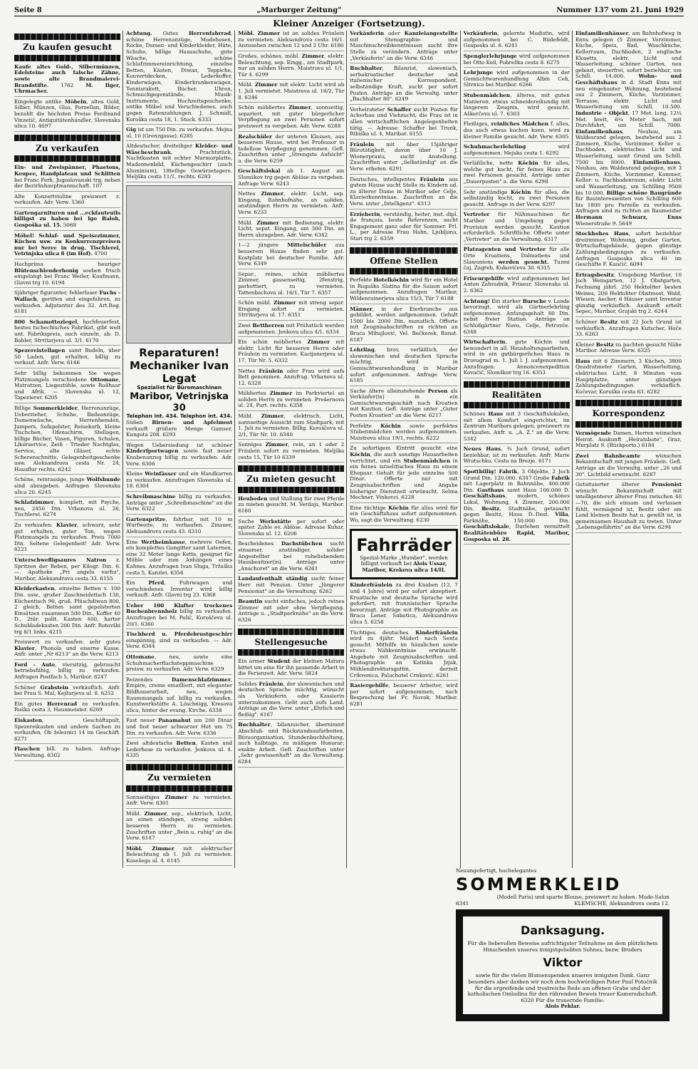Seite 8 „Marburger Zeitung" Nummer 137 vom 21. Juni 1929
Kleiner Anzeiger (Fortsetzung).
Zu kaufen gesucht
Kaufe altes Gold-, Silbermünzen, Edelsteine auch falsche Zähne, sowie alte Brandmalerei-Brandstifte. 1762 M. Ilger, Uhrmacher.
Eingelegte antike Möbeln, altes Gold, Silber, Münzen, Glas, Porzellan, Bilder, bezahlt die höchsten Preise Ferdinand Vinzetič, Antiquitätenhändler, Slovenska ulica 10. 4697
Zu verkaufen
Ein- und Zweispänner, Phaetons, Koupee, Handplateau und Schlitten bei Franc Ferk, Jugoslovanski trg, neben der Bezirkshauptmannschaft. 107
Alte Konzertvioline preiswert z. verkaufen. Adr. Verw. 5360
Gartengarnituren und ...eckfauteuils billigst zu haben bei Igo Baloh, Gospoška ul. 15. 5068
Möbel! Schlaf- und Speisezimmer, Küchen usw. zu Konkurrenzpreisen nur bei Serec in drug. Tischlerei, Vetrinjska ulica 8 (im Hof). 4700
Hochprima heuriger Blütenschleuderhonig soeben frisch eingelangt bei Franc Weiler, Kaufmann, Glavni trg 10. 6194
Sjähriger figuranter, fehlerloser Fuchs - Wallach, geritten und eingefahren, zu verkaufen. Adjutantur des 32. Art.Reg. 6181
800 Schamottoziegel, hochfeuerfest, bestes tschechisches Fabrikat, gibt weit unt. Fabrikspreis, auch einzeln, ab: D. Babler, Strritarjeva ul. 3/1. 6170
Spezereistellagen samt Budeln, über 50 Laden, gut erhalten, billig zu verkauf. Anfr. Verw. 6166
Sehr billig bekommen Sie wegen Platzmangels verschiedene Ottomane, Matratzen, Liegestühle, sowie Roßhaar und Afrik. — Slovenska ul. 12, Tapezierer. 6205
Billige Sommerkleider, Herrenanzüge, Ueberzieher, Schuhe, Badeanzüge, Damenwäsche, Herrenhemden, Jumpers, Sofapolster, Reisekorb, kleine Tischchen, Ofenschirm, Stellagen, billige Bücher, Vasen, Figuren, Schalen, Likörservice, Zeiß - Trieder Nachtglas, Service, alte Gläser, echte Scherenschnitte, Gelegenheitgeschenke usw. Aleksandrova cesta Nr. 24, Hausflur rechts. 6242
Schöne, reinrassige, junge Wolfshunde sind abzugeben. Anfragen Slovenska ulica 20. 6245
Schlafzimmer, komplett, mit Psyche, neu, 2450 Din. Vrbanova ul. 26, Tischlerei. 6274
Zu verkaufen: Klavier, schwarz, sehr gut erhalten, guter Ton, wegen Platzmangels zu verkaufen. Preis 7000 Din. Seltene Gelegenheit! Adr. Verw. 6221
Unterschwefligsaures Natron z. Spritzen der Reben, per Kilogr. Din. 6.—. Apotheke „Pri angelu varhu", Maribor, Aleksandrova cesta 33. 6155
Kleiderkasten, einzelne Betten v. 100 Din. usw., großer Zuschneidetisch 130, Küchentisch 90, groß. Plüschdiwan 800, 2 gleich, Betten samt gepolsterten Einsätzen zusammen 500 Din., Koffer 40 D., 2tür. polit. Kasten 400, harter Schubladekasten 200 Din. Anfr. Rotovški trg 8/1 links. 6215
Preiswert zu verkaufen: sehr gutes Klavier, Phonola und eiserne Kasse. Anfr. unter „Nr 6213" an die Verw. 6213
Ford - Auto, viersitzig, gebraucht betriebsfähig, billig zu verkaufen. Anfragen Postfach 5, Maribor. 6247
Schöner Grabstein verkäuflich. Anfr. bei Frau S. Mal, Kejžarjeva ul. 8. 6252
Ein gutes Herrenrad zu verkaufen. Ruška cesta 3, Hausmeister. 6269
Eiskasten, Geschäftspult, Spezereikasten und andere Sachen zu verkaufen. Ob železnici 14 im Geschäft. 6271
Flaschen bill. zu haben. Anfrage Verwaltung. 6302
Achtung. Gutes Herrenfahrrad, schöne Herrenanzüge, Modehosen, Röcke, Damen- und Kinderkleider, Hüte, Schuhe, billige Hausschuhe, gute Wäsche, schöne Schlafzimmereinrichtung, einzelne Betten, Kästen, Diwan, Teppiche, Kouvertdecken, Lederkoffer, Kinderwägen, Kinderkrankenwägen, Tennisrakett, Bücher, Uhren, Schmuckgegenstände, Musik-Instrumente, Hochzeitsgeschenke, antike Möbel und Verschiedenes, auch gegen Ratenzahlungen. J. Schmidl, Koroška cesta 18, 1. Stock. 6333
Gig ist um 750 Din. zu verkaufen. Mejna ul. 10 (Grenzgasse). 6285
Altdeutscher, dreiteiliger Kleider- und Wäscheschrank, Prachtstück, Nachtkasten mit echter Marmorplatte, Madonnenbild, Küchengeschirr (auch Aluminium), 18teilige Gewürzetagere. Meljška cesta 11/1, rechts. 6283
Reparaturen!
Mechaniker Ivan Legat
Spezialist für Büromaschinen
Maribor, Vetrinjska 30
Telephon int. 434. Telephon int. 434.
Süßen Birnen- und Apfelmost verkauft größere Menge Gamser, Kungota 208. 6293
Wegen Uebersiedung ist schöner Kinderfportwagen sowie fast neuer Knabenanzug billig zu verkaufen. Adr. Verw. 6306
Kleine Weinfässer und ein Handkarren zu verkaufen. Anzufragen Slovenska ul. 18. 6304
Schreibmaschine billig zu verkaufen. Anträge unter „Schreibmaschine" an die Verw. 6322
Gartenspritze, fahrbar, mit 10 m Wurfweite, zu verkaufen. Zinauer, Aleksandrova cesta 43. 6310
Eine Wertheimkasse, mehrere Oefen, ein komplettes Gangitter samt Laternen, eine 32 Meter lange Kette, geeignet für Mühle oder zum Anhängen eines Kahnes. Anzufragen Ivan Sluga, Tržaška cesta 5, Kanzlei. 6356
Ein Pferd, Fuhrwagen und verschiedenes Inventar wird billig verkauft. Anfr. Glavni trg 23. 6368
Ueber 100 Klafter trockenes Buchenbrennholz billig zu verkaufen. Anzufragen bei M. Polič, Koroščeva ul. 20/1. 6360
Tischherd u. Pferdebrustgeschirr einspännig, sind zu verkaufen. — Adr. Verw. 6344
Ottomane, neu, sowie eine Schuhmacherflachsteppmaschine preisw. zu verkaufen. Adr. Verw. 6329
Reizendes Damenschlafzimmer, Empire, creme emailliert, mit eleganter Bildhauerarbeit, neu, wegen Raummangels sof. billig zu verkaufen. Kunstwerkstätte A. Löschnigg, Kresova ulica, hinter der evang. Kirche. 6338
Fast neuer Panamahut um 200 Dinar und fast neuer schwarzer Hut um 75 Din. zu verkaufen. Adr. Verw. 6336
Zwei altdeutsche Betten, Kasten und Lederhose zu verkaufen. Jenkova ul. 4. 6335
Zu vermieten
Sonnseitiges Zimmer zu vermieten. Anfr. Verw. 6301
Möbl. Zimmer, sep., elektrisch, Licht, an einen ständigen, streng soliden besseren Herrn zu vermieten. Zuschriften unter „Rein u. ruhig" an die Verw. 6147
Möbl. Zimmer mit elektrischer Beleuchtung ab 1. Juli zu vermieten. Kosešega ul. 4. 6145
Möbl. Zimmer ist an solides Fräulein zu vermieten. Aleksandrova cesta 16/1. Anzusehen zwischen 12 und 2 Uhr. 6180
Großes, schönes, möbl. Zimmer, elektr. Beleuchtung, sep. Eingg., am Stadtpark, nur an soliden Herrn. Maistrova ul. 1/1, Tür 4. 6299
Möbl. Zimmer mit elektr. Licht wird ab 1. Juli vermietet. Maistrova ul. 16/2, Tür 8. 6246
Schön möbliertes Zimmer, sonnseitig, separiert, mit guter bürgerlicher Verpflegung an zwei Personen sofort preiswert zu vergeben. Adr. Verw. 6288
Realschüler der unteren Klassen, aus besserem Hause, wird bei Professor in tadellose Verpflegung genommen. Gefl. Zuschriften unter „Strengste Aufsicht" a. die Verw. 6259
Geschäftslokal ab 1. August am Slomškov trg gegen Ablöse zu vergeben. Anfrage Verw. 6243
Nettes Zimmer, elektr. Licht, sep. Eingang, Bahnhofnähe, an soliden, anständigen Herrn zu vermieten. Anfr. Verw. 6233
Möbl. Zimmer mit Bedienung, elektr. Licht, sepat. Eingang, um 300 Din. an Herrn abzugeben. Adr. Verw. 6342
1—2 jüngere Mittelschüler aus besserem Hause finden sehr gut. Kostplatz bei deutscher Familie. Adr. Verw. 6349
Separ., reines, schön möbliertes Zimmer, gassenseitig, 2fenstrig, parkettiert, zu vermieten. Tattenbachova ul. 16/1, Tür 7. 6357
Schön möbl. Zimmer mit streng separ. Eingang sofort zu vermieten. Strritarjeva ul. 17. 6351
Zwei Bettherren mit Frühstück werden aufgenommen. Jenkova ulica 4/1. 6334
Ein schön möbliertes Zimmer mit elektr. Licht für besseren Herrn oder Fräulein zu vermieten. Kacijanerjeva ul. 17, Tür Nr. 5. 6332
Nettes Fräulein oder Frau wird aufs Bett genommen. Anzufrag. Vrbanova ul. 12. 6328
Möbliertes Zimmer im Parkviertel an soliden Herrn zu vermieten. Prešernova ul. 24, Part. rechts. 6358
Möbl. Zimmer, elektrisch. Licht, sonnseitige Aussicht zum Stadtpark, mit 1. Juli zu vermieten. Billig. Koroščeva ul. 2/1, Tür Nr. 10. 6340
Sonniges Zimmer, rein, an 1 oder 2 Fräulein sofort zu vermieten. Meljška cesta 15, Tür 10 6339
Zu mieten gesucht
Heuboden und Stallung für zwei Pferde zu mieten gesucht. M. Verdajs, Maribor. 6160
Suche Werkstätte per sofort oder später. Zahle ev. Ablöse. Adresse Kuhar, Slovenska ul. 12. 6206
Bescheidenes Dachstübchen sucht einsamer, anständiger, solider Angestellter bei ruheliebendem Hausbesitzer(in). Anträge unter „Anachoret" an die Verw. 6261
Landaufenthalt ständig sucht feiner Herr mit Pension. Unter „Jüngerer Pensionist" an die Verwaltung. 6262
Beamtin sucht einfaches, jedoch reines Zimmer mit oder ohne Verpflegung. Anträge u. „Stadtparknähe" an die Verw. 6326
Stellengesuche
Ein armer Student der kleinen Matura bittet um eine für ihn passende Arbeit in die Ferienzeit. Adr. Verw. 5824
Solides Fräulein, der slowenischen und deutschen Sprache mächtig, wünscht als Verkäuferin oder Kassierin unterzukommen. Geht auch aufs Land. Anträge an die Verw. unter „Ehrlich und fleißig". 6167
Buchhalter, bilanzsicher, übernimmt Abschluß- und Rückstandsaufarbeiten, Büroorganisation, Stundenbuchhaltung, auch halbtage, zu mäßigem Honorar; exakte Arbeit. Gefl. Zuschriften unter „Sehr gewissenhaft" an die Verwaltung. 6284
Verkäuferin oder Kanzleiangestellte mit Stenographie- und Maschinschreibkenntnissen sucht ihre Stelle zu verändern. Anträge unter „Verkäuferin" an die Verw. 6346
Buchhalter, Bilanzist, slowenisch, serbokroatischer deutscher und italienischer Korrespondent, selbständige Kraft, sucht per sofort Posten. Anträge an die Verwaltg. unter „Buchhalter 80". 6249
Verheirateter Schaffer sucht Posten für Ackerbau und Viehzucht; die Frau ist in allen wirtschaftlichen Angelegenheiten tätig. — Adresse: Schaffer bei Trunk, Ribiška ul. 4, Maribor. 6155
Fräulein mit über 15jähriger Bürotätigkeit, davon über 10 J. Wienerpraxis, sucht Anstellung. Zuschriften unter „Selbständig" an die Verw. erbeten. 6291
Deutsches, intelligentes Fräulein aus gutem Hause sucht Stelle zu Kindern od. zu älterer Dame in Maribor oder Celje, Klavierkenntnisse. Zuschriften an die Verw. unter „Intelligenz". 6313
Erzieherin, verständig, heiter, inst. dipl. de français, beste Referenzen, sucht Engagement ganz oder für Sommer. Frl. L., per Adresse Frau Hahn, Ljubljana, Stari trg 2. 6359
Offene Stellen
Perfekte Hotelköchin wird für ein Hotel in Rogaška Slatina für die Saison sofort aufgenommen. Anzufragen Maribor, Wildenrainerjeva ulica 15/3, Tür 7 6188
Männer, in der Eierbranche aus gebildet, werden aufgenommen. Gehalt 1500 bis 2000 Din. monatlich. Offerte mit Zeugnisabschriften zu richten an Braća Mihajlović, Vel. Bečkerek, Banat. 6187
Lehrling, brav, verläßlich, der slowenischen und deutschen Sprache mächtig, wird in Gemischtwarenhandlung in Maribor sofort aufgenommen. Anfrage Verw. 6185
Suche ältere alleinstehende Person als Verkäufer(in) in ein Gemischtwarengeschäft nach Kroatien mit Kaution. Gefl. Anträge unter „Guter Posten Kroatien" an die Verw. 6217
Perfekte Köchin sowie perfektes Stubenmädchen werden aufgenommen. Maistrova ulica 19/1, rechts. 6222
Zu sofortigem Eintritt gesucht eine Köchin, die auch sonstige Hausarbeiten verrichtet, und ein Stubenmädchen in ein feines israelitisches Haus zu einem Ehepaar. Gehalt für jede einzelne 500 Dinar. Offerte nur mit Zeugnisabschriften und Angabe bisheriger Dienstzeit erwünscht. Selma Mechner, Vinkovci. 6228
Eine tüchtige Köchin für alles wird für ein Geschäftshaus sofort aufgenommen. Wo, sagt die Verwaltung. 6230
Fahrräder
Spezial-Marke „Humber", werden billigst verkauft bei Alois Ussar, Maribor, Krekova ulica 14/II.
Kinderfräulein zu drei Knaben (12, 7 und 4 Jahre) wird per sofort akzeptiert. Kroatische und deutsche Sprache wird gefordert, mit französischer Sprache bevorzugt. Anträge mit Photographie an Braca Lener, Subotica, Aleksandrova ulica 5. 6258
Tüchtiges deutsches Kinderfräulein wird zu 4jähr. Mäderl nach Senta gesucht. Mithilfe im häuslichen sowie etwas Nähkenntnisse erwünscht. Angebote mit Zeugnisabschriften und Photographie an Katinka Jzjak, Mühlendirektorsgattin, derzeit Crikvenica, Palachotel Crnković. 6261
Rasiergehilfe, besserer Arbeiter, wird per sofort aufgenommen; nach Besprechung bei Fr. Novak, Maribor. 6281
Verkäuferin, gelernte Modistin, wird aufgenommen bei C. Büdefeldt, Gosposka ul. 6. 6241
Spenglerlehrjunge wird aufgenommen bei Otto Keil, Pobrežka cesta 8. 6275
Lehrjunge wird aufgenommen in der Gemischtwarenhandlung Albin Ceh, Slivnica bei Maribor. 6266
Stubenmädchen, älteres, mit guten Manieren, etwas schneidereikundig mit längerem Zeugnis, wird gesucht. Aškerčeva ul. 7. 6303
Fleißiges, reinliches Mädchen f. alles, das auch etwas kochen kann, wird zu kleiner Familie gesucht. Adr. Verw. 6305
Schuhmacherlehrling wird aufgenommen. Mejska cesta 1. 6292
Verläßliche, nette Köchin für alles, welche gut kocht, für feines Haus zu zwei Personen gesucht. Anträge unter „Dauerposten" a. die Verw. 6298
Sehr anständige Köchin für alles, die selbständig kocht, zu zwei Personen gesucht. Anfrage in der Verw. 6297
Vertreter für Nähmaschinen für Maribor und Umgebung gegen Provision werden gesucht. Kaution erforderlich. Schriftliche Offerte unter „Vertreter" an die Verwaltung. 6317
Platzagenten und Vertreter für alle Orte Kroatiens, Dalmatiens und Slawoniens werden gesucht. Tuzmi čaj, Zagreb, Kukovićeva 30. 6315
Friseurgehilfe wird aufgenommen bei Anton Zahradnik, Friseur, Slovenska ul. 2. 6362
Achtung! Ein starker Bursche v. Lande bevorzugt, wird als Gärtnerlehrling aufgenommen. Anfangsgehalt 80 Din. nebst freier Station. Anträge an Schloßgärtner Novo, Celje, Petrovče. 6348
Wirtschafterin, gute Köchin und bewandert in all. Haushaltungsarbeiten, wird in ein gutbürgerliches Haus in Dravograd m. 1. Juli l. J. aufgenommen. Anzufragen: Annoncenexpedition Kovačič, Slomškov trg 16. 6353
Realitäten
Schönes Haus mit 3 Geschäftslokalen, mit allem Komfort eingerichtet, im Zentrum Maribors gelegen, preiswert zu verkaufen. Anfr. u. „A. Z." an die Verw. 5342
Neues Haus, ¾ Joch Grund, sofort beziehbar, ist zu verkaufen. Anfr. Marie Wratschko, Cesta na Brezje. 6171
Spottbillig! Fabrik, 3 Objekte, 2 Joch Grund Din. 120.000. 6347 Große Fabrik mit Lagerplatz in Bahnnähe, 400.000 Din. Gasthaus samt Haus 100.000 D. Geschäftshaus, modern, schönes Lokal, Wohnung, 4 Zimmer, 200.000 Din. Besitz, Stadtnähe, getauscht gegen Besitz, Haus D.-Dest. Villa, Parknähe, 150.000 Din. Geschäftslokale, Darlehen vermittelt Realitätenbüro Rapid, Maribor, Gosposka ul. 28.
Einfamilienhäuser, am Bahnhofweg in Enns gelegen (5 Zimmer, Vorzimmer, Küche, Speis, Bad, Waschküche, Kellerraum, Dachboden, 2 englische Klosetts, elektr. Licht und Wasserleitung, schöner Garten, neu gebaut, steuerfrei, sofort beziehbar, um Schill. 14.000. Wohn- und Geschäftshaus in d. Stadt Enns mit neu eingebauter Wohnung, bestehend aus 2 Zimmern, Küche, Vorzimmer, Terrasse, elektr. Licht und Wasserleitung um Schill. 10.500. Industrie - Objekt, 17 Met. lang, 12¼ Met. breit, 6¼ Meter hoch, mit Durchfahrt, um Schill. 7000. Einfamilienhaus, Neubau, am Waldesrand gelegen, bestehend aus 2 Zimmern, Küche, Vorzimmer, Keller u. Dachboden, elektrisches Licht und Wasserleitung, samt Grund um Schill. 7500 bis 8000. Einfamilienhaus, Neubau, am Waldesrand gelegen, mit 3 Zimmern, Küche, Vorzimmer, Kammer, Keller- u. Dachbodenraum, elektr. Licht und Wasserleitung, um Schilling 9500 bis 10.000. Billige schöne Baugründe für Bauinteressenten von Schilling 600 bis 1800 pro Parzelle zu verkaufen. Anfragen sind zu richten an Baumeister Hermann Schwarz, Enns Wienerstraße 9. 5649
Stockhohes Haus, sofort beziehbar dreizimmer, Wohnung, großer Garten, Wirtschaftsgebäude, gegen günstige Zahlungsbedingungen zu verkaufen. Anfragen Gosposka ulica 40 im Geschäfte F. Kaučič. 6094
Ertragsbesitz, Umgebung Maribor, 10 Joch Weingarten, 12 J. Obstgarten, Fechsung jährl. 250 Hektoliter besten Weines, 200 Hektoliter Obstmost, Wald, Wiesen, Aecker, 6 Häuser samt Inventar günstig verkäuflich. Auskunft erteilt Sepec, Maribor, Grajski trg 2. 6244
Schöner Besitz mit 22 Joch Grund ist verkäuflich. Anzufragen Kutscher, Hoče 33. 6263
Kleiner Besitz zu pachten gesucht Nähe Maribor. Adresse Verw. 6325
Haus mit 6 Zimmern, 3 Küchen, 3800 Quadratmeter Garten, Wasserleitung, elektrisches Licht, 8 Minuten vom Hauptplatze, unter günstigen Zahlungsbedingungen verkäuflich. Kočevar, Koroška cesta 63. 6282
Korrespondenz
Vermögende Damen, Herren wünschen Heirat. Auskunft „Heiratsbote", Graz, Murplatz 9. (Rückporto.) 6184
Zwei Bahnbeamte wünschen Bekanntschaft mit jungen Fräulein. Gefl. Anträge an die Verwaltg. unter „26 und 30". Lichtbild erwünscht. 6287
Gutsituierter älterer Pensionist wünscht Bekanntschaft mit intelligenterer älterer Frau zwischen 40—70, die sich einsam und verlassen fühlt, vermögend ist, Besitz oder am Land kleinen Besitz hat u. gewillt ist, in gemeinsamen Haushalt zu treten. Unter „Lebensgefährtin" an die Verw. 6294
Neuangefertigt, hochelegantes
SOMMERKLEID
(Modell Paris) und sparte Blouse, preiswert zu haben. Mode-Salon
6341 KLEMSCHE, Aleksandrova cesta 12.
Danksagung.
Für die liebevollen Beweise aufrichtigster Teilnahme an dem plötzlichem Hinscheiden unseres innigstgeliebten Sohnes, bezw. Bruders
Viktor
sowie für die vielen Blumenspenden unseren innigsten Dank. Ganz besonders aber danken wir noch dem hochwürdigen Pater Paul Potočnik für die ergreifende und trostreiche Rede am offenen Grabe und der katholischen Omladina für den rührenden Beweis treuer Kameradschaft.
6320 Für die trauernde Familie:
Alois Peklar.